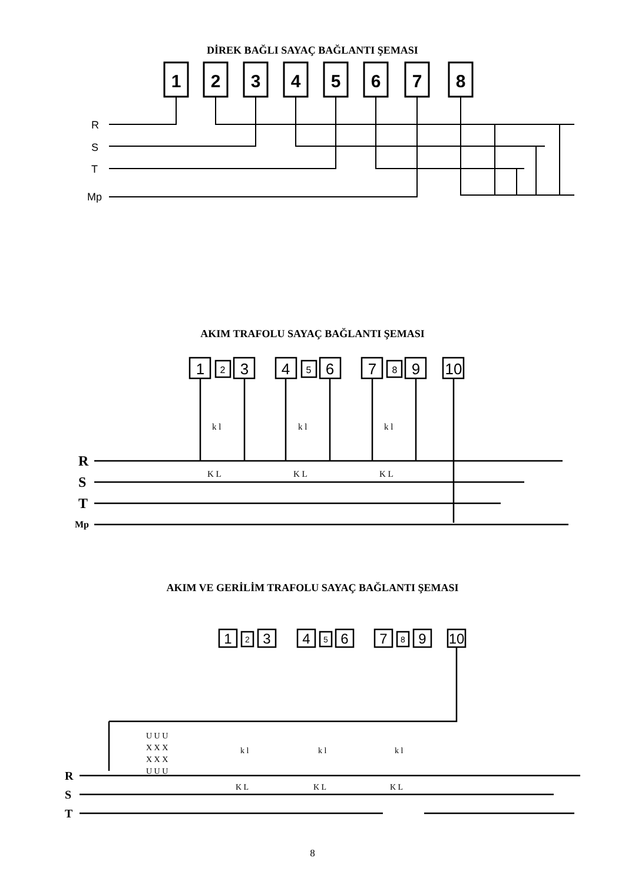DİREK BAĞLI SAYAÇ BAĞLANTI ŞEMASI
1
2
3
4
5
6
7
8
R
S
T
Mp
AKIM TRAFOLU SAYAÇ BAĞLANTI ŞEMASI
1
2
3
4
5
6
7
8
9
10
R
S
T
Mp
k l
k l
k l
K L
K L
K L
AKIM VE GERİLİM TRAFOLU SAYAÇ BAĞLANTI ŞEMASI
1
2
3
4
5
6
7
8
9
10
R
S
T
U U U
X X X
X X X
U U U
k l
k l
k l
K L
K L
K L
8